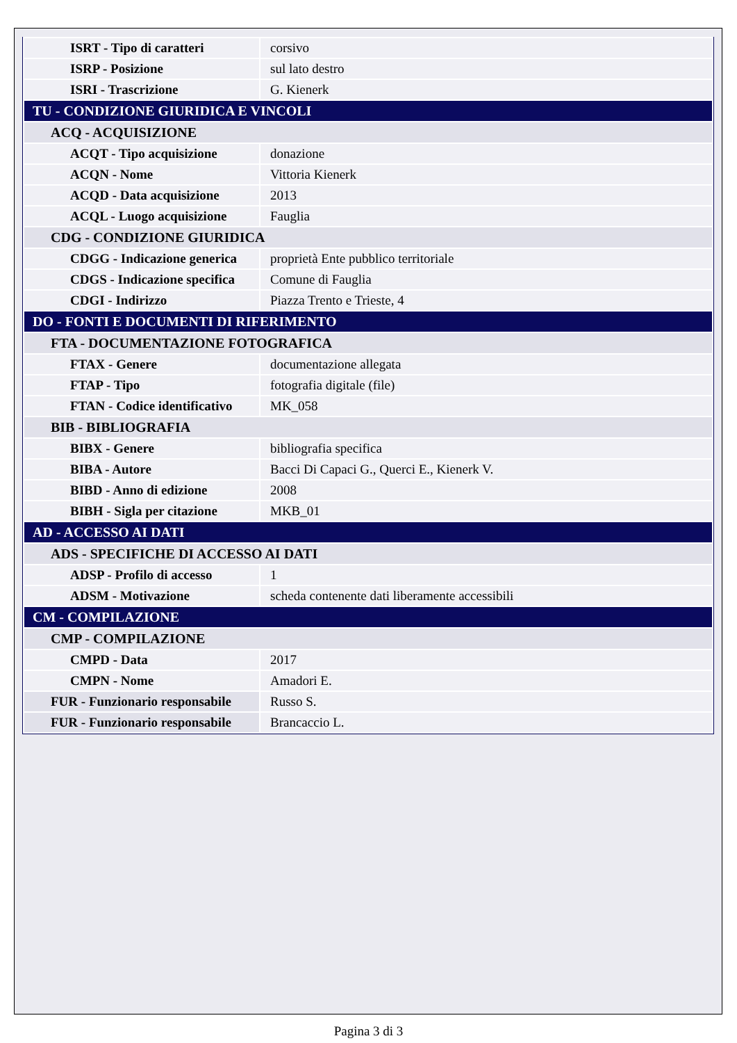| ISRT - Tipo di caratteri | corsivo |
| ISRP - Posizione | sul lato destro |
| ISRI - Trascrizione | G. Kienerk |
| TU - CONDIZIONE GIURIDICA E VINCOLI | |
| ACQ - ACQUISIZIONE | |
| ACQT - Tipo acquisizione | donazione |
| ACQN - Nome | Vittoria Kienerk |
| ACQD - Data acquisizione | 2013 |
| ACQL - Luogo acquisizione | Fauglia |
| CDG - CONDIZIONE GIURIDICA | |
| CDGG - Indicazione generica | proprietà Ente pubblico territoriale |
| CDGS - Indicazione specifica | Comune di Fauglia |
| CDGI - Indirizzo | Piazza Trento e Trieste, 4 |
| DO - FONTI E DOCUMENTI DI RIFERIMENTO | |
| FTA - DOCUMENTAZIONE FOTOGRAFICA | |
| FTAX - Genere | documentazione allegata |
| FTAP - Tipo | fotografia digitale (file) |
| FTAN - Codice identificativo | MK_058 |
| BIB - BIBLIOGRAFIA | |
| BIBX - Genere | bibliografia specifica |
| BIBA - Autore | Bacci Di Capaci G., Querci E., Kienerk V. |
| BIBD - Anno di edizione | 2008 |
| BIBH - Sigla per citazione | MKB_01 |
| AD - ACCESSO AI DATI | |
| ADS - SPECIFICHE DI ACCESSO AI DATI | |
| ADSP - Profilo di accesso | 1 |
| ADSM - Motivazione | scheda contenente dati liberamente accessibili |
| CM - COMPILAZIONE | |
| CMP - COMPILAZIONE | |
| CMPD - Data | 2017 |
| CMPN - Nome | Amadori E. |
| FUR - Funzionario responsabile | Russo S. |
| FUR - Funzionario responsabile | Brancaccio L. |
Pagina 3 di 3